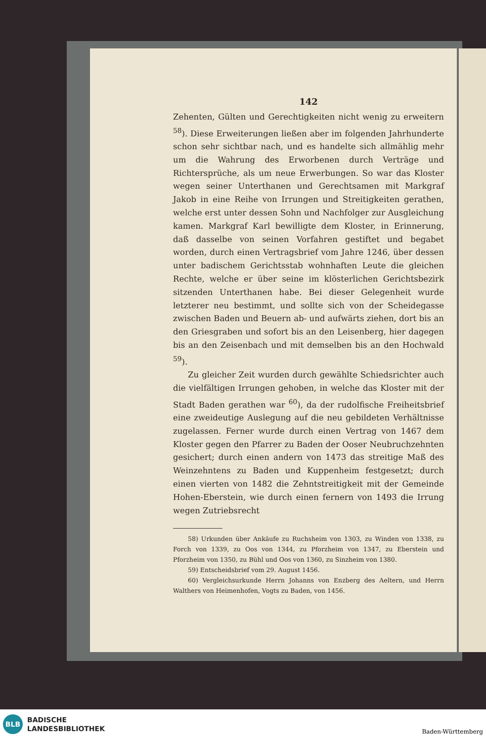142
Zehenten, Gülten und Gerechtigkeiten nicht wenig zu erweitern <sup>58</sup>). Diese Erweiterungen ließen aber im folgenden Jahrhunderte schon sehr sichtbar nach, und es handelte sich allmählig mehr um die Wahrung des Erworbenen durch Verträge und Richtersprüche, als um neue Erwerbungen. So war das Kloster wegen seiner Unterthanen und Gerechtsamen mit Markgraf Jakob in eine Reihe von Irrungen und Streitigkeiten gerathen, welche erst unter dessen Sohn und Nachfolger zur Ausgleichung kamen. Markgraf Karl bewilligte dem Kloster, in Erinnerung, daß dasselbe von seinen Vorfahren gestiftet und begabet worden, durch einen Vertragsbrief vom Jahre 1246, über dessen unter badischem Gerichtsstab wohnhaften Leute die gleichen Rechte, welche er über seine im klösterlichen Gerichtsbezirk sitzenden Unterthanen habe. Bei dieser Gelegenheit wurde letzterer neu bestimmt, und sollte sich von der Scheidegasse zwischen Baden und Beuern ab- und aufwärts ziehen, dort bis an den Griesgraben und sofort bis an den Leisenberg, hier dagegen bis an den Zeisenbach und mit demselben bis an den Hochwald <sup>59</sup>).
Zu gleicher Zeit wurden durch gewählte Schiedsrichter auch die vielfältigen Irrungen gehoben, in welche das Kloster mit der Stadt Baden gerathen war <sup>60</sup>), da der rudolfische Freiheitsbrief eine zweideutige Auslegung auf die neu gebildeten Verhältnisse zugelassen. Ferner wurde durch einen Vertrag von 1467 dem Kloster gegen den Pfarrer zu Baden der Ooser Neubruchzehnten gesichert; durch einen andern von 1473 das streitige Maß des Weinzehntens zu Baden und Kuppenheim festgesetzt; durch einen vierten von 1482 die Zehntstreitigkeit mit der Gemeinde Hohen-Eberstein, wie durch einen fernern von 1493 die Irrung wegen Zutriebsrecht
58) Urkunden über Ankäufe zu Ruchsheim von 1303, zu Winden von 1338, zu Forch von 1339, zu Oos von 1344, zu Pforzheim von 1347, zu Eberstein und Pforzheim von 1350, zu Bühl und Oos von 1360, zu Sinzheim von 1380.
59) Entscheidsbrief vom 29. August 1456.
60) Vergleichsurkunde Herrn Johanns von Enzberg des Aeltern, und Herrn Walthers von Heimenhofen, Vogts zu Baden, von 1456.
BLB
BADISCHE
LANDESBIBLIOTHEK
Baden-Württemberg